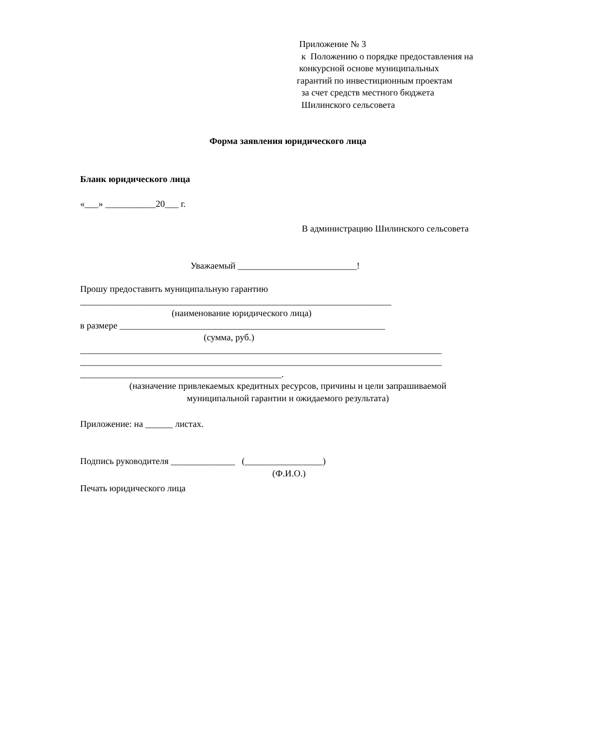Приложение № 3
к Положению о порядке предоставления на
конкурсной основе муниципальных
гарантий по инвестиционным проектам
за счет средств местного бюджета
Шилинского сельсовета
Форма заявления юридического лица
Бланк юридического лица
«___» ___________20___ г.
В администрацию Шилинского сельсовета
Уважаемый __________________________!
Прошу предоставить муниципальную гарантию
____________________________________________________________________
(наименование юридического лица)
в размере __________________________________________________________
(сумма, руб.)
_______________________________________________________________________________
_______________________________________________________________________________
____________________________________________.
(назначение привлекаемых кредитных ресурсов, причины и цели запрашиваемой
муниципальной гарантии и ожидаемого результата)
Приложение: на ______ листах.
Подпись руководителя ______________ (_________________)
(Ф.И.О.)
Печать юридического лица